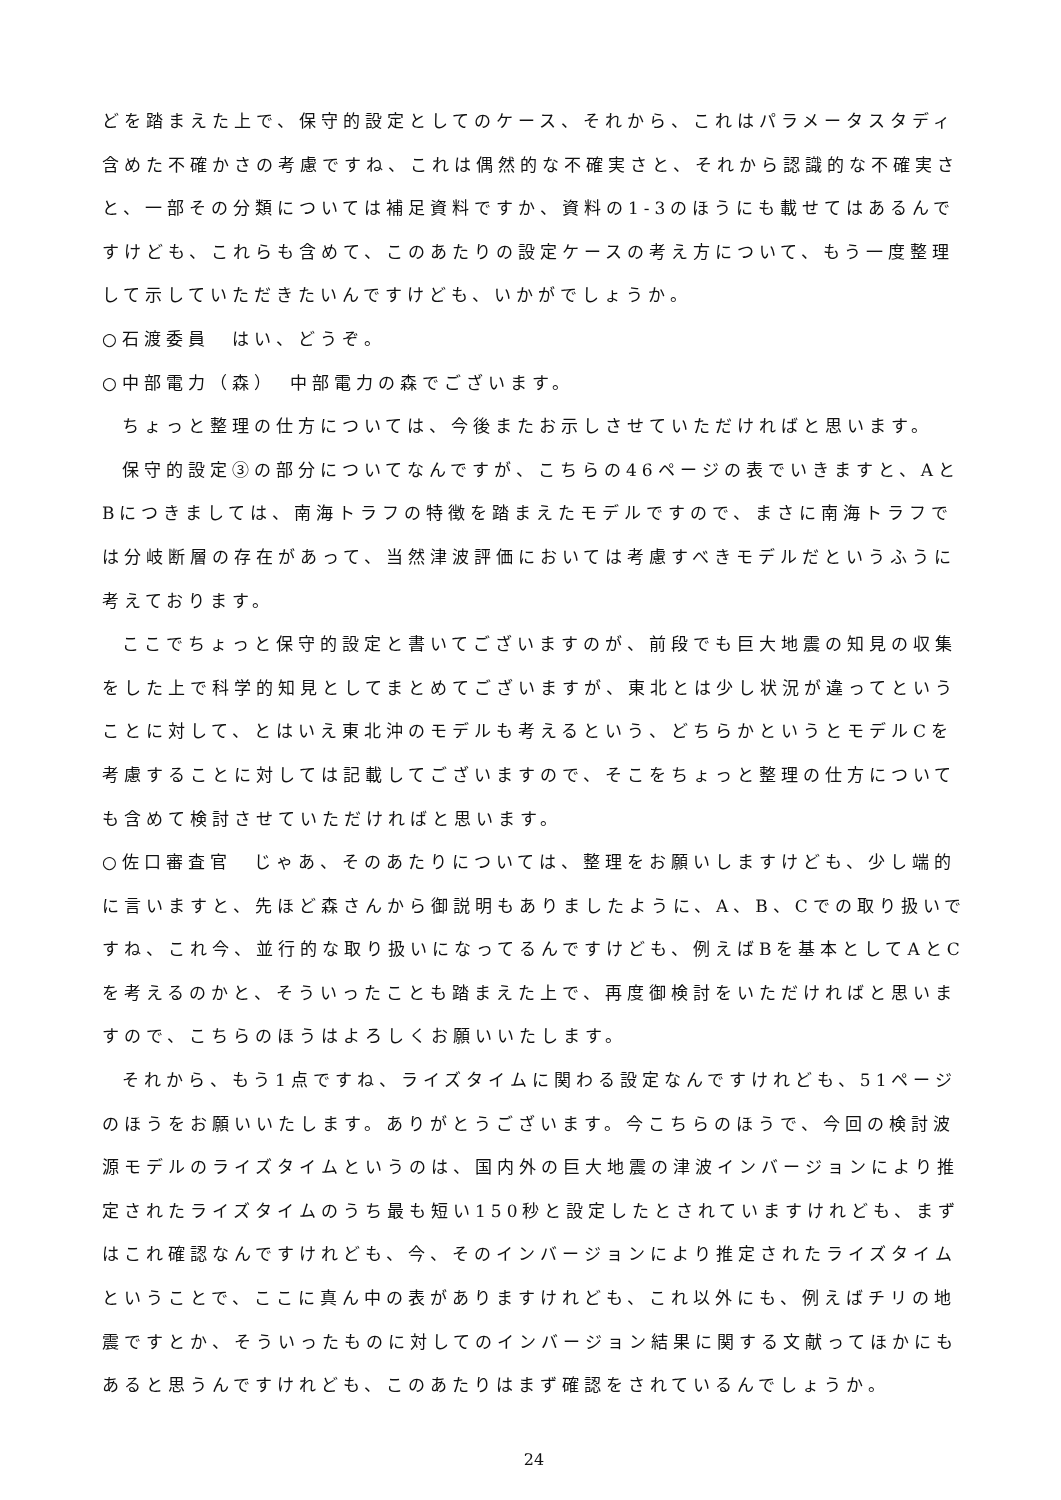どを踏まえた上で、保守的設定としてのケース、それから、これはパラメータスタディ含めた不確かさの考慮ですね、これは偶然的な不確実さと、それから認識的な不確実さと、一部その分類については補足資料ですか、資料の1-3のほうにも載せてはあるんですけども、これらも含めて、このあたりの設定ケースの考え方について、もう一度整理して示していただきたいんですけども、いかがでしょうか。
○石渡委員　はい、どうぞ。
○中部電力（森）　中部電力の森でございます。
ちょっと整理の仕方については、今後またお示しさせていただければと思います。
保守的設定③の部分についてなんですが、こちらの46ページの表でいきますと、AとBにつきましては、南海トラフの特徴を踏まえたモデルですので、まさに南海トラフでは分岐断層の存在があって、当然津波評価においては考慮すべきモデルだというふうに考えております。
ここでちょっと保守的設定と書いてございますのが、前段でも巨大地震の知見の収集をした上で科学的知見としてまとめてございますが、東北とは少し状況が違ってということに対して、とはいえ東北沖のモデルも考えるという、どちらかというとモデルCを考慮することに対しては記載してございますので、そこをちょっと整理の仕方についても含めて検討させていただければと思います。
○佐口審査官　じゃあ、そのあたりについては、整理をお願いしますけども、少し端的に言いますと、先ほど森さんから御説明もありましたように、A、B、Cでの取り扱いですね、これ今、並行的な取り扱いになってるんですけども、例えばBを基本としてAとCを考えるのかと、そういったことも踏まえた上で、再度御検討をいただければと思いますので、こちらのほうはよろしくお願いいたします。
それから、もう1点ですね、ライズタイムに関わる設定なんですけれども、51ページのほうをお願いいたします。ありがとうございます。今こちらのほうで、今回の検討波源モデルのライズタイムというのは、国内外の巨大地震の津波インバージョンにより推定されたライズタイムのうち最も短い150秒と設定したとされていますけれども、まずはこれ確認なんですけれども、今、そのインバージョンにより推定されたライズタイムということで、ここに真ん中の表がありますけれども、これ以外にも、例えばチリの地震ですとか、そういったものに対してのインバージョン結果に関する文献ってほかにもあると思うんですけれども、このあたりはまず確認をされているんでしょうか。
24